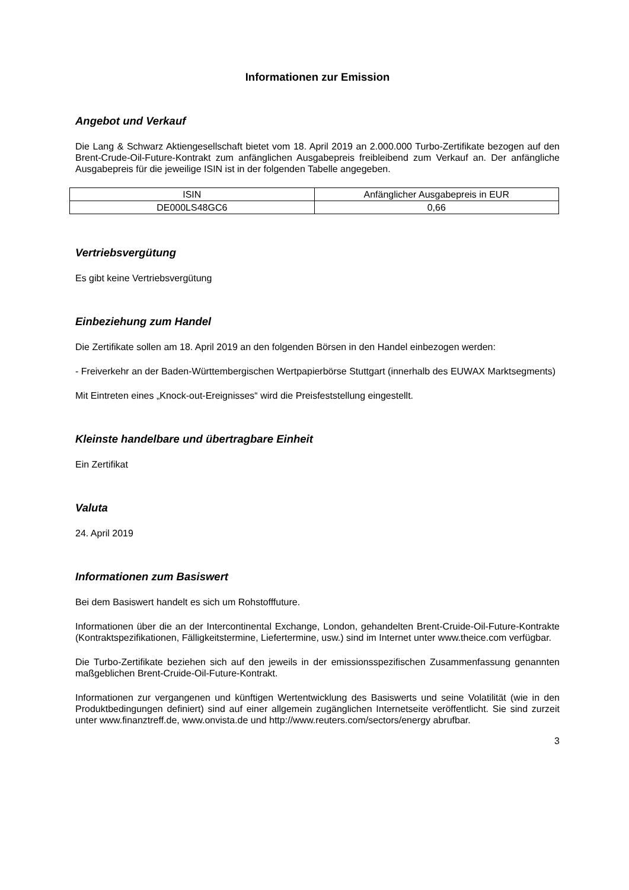Informationen zur Emission
Angebot und Verkauf
Die Lang & Schwarz Aktiengesellschaft bietet vom 18. April 2019 an 2.000.000 Turbo-Zertifikate bezogen auf den Brent-Crude-Oil-Future-Kontrakt zum anfänglichen Ausgabepreis freibleibend zum Verkauf an. Der anfängliche Ausgabepreis für die jeweilige ISIN ist in der folgenden Tabelle angegeben.
| ISIN | Anfänglicher Ausgabepreis in EUR |
| DE000LS48GC6 | 0,66 |
Vertriebsvergütung
Es gibt keine Vertriebsvergütung
Einbeziehung zum Handel
Die Zertifikate sollen am 18. April 2019 an den folgenden Börsen in den Handel einbezogen werden:
- Freiverkehr an der Baden-Württembergischen Wertpapierbörse Stuttgart (innerhalb des EUWAX Marktsegments)
Mit Eintreten eines „Knock-out-Ereignisses“ wird die Preisfeststellung eingestellt.
Kleinste handelbare und übertragbare Einheit
Ein Zertifikat
Valuta
24. April 2019
Informationen zum Basiswert
Bei dem Basiswert handelt es sich um Rohstofffuture.
Informationen über die an der Intercontinental Exchange, London, gehandelten Brent-Cruide-Oil-Future-Kontrakte (Kontraktspezifikationen, Fälligkeitstermine, Liefertermine, usw.) sind im Internet unter www.theice.com verfügbar.
Die Turbo-Zertifikate beziehen sich auf den jeweils in der emissionsspezifischen Zusammenfassung genannten maßgeblichen Brent-Cruide-Oil-Future-Kontrakt.
Informationen zur vergangenen und künftigen Wertentwicklung des Basiswerts und seine Volatilität (wie in den Produktbedingungen definiert) sind auf einer allgemein zugänglichen Internetseite veröffentlicht. Sie sind zurzeit unter www.finanztreff.de, www.onvista.de und http://www.reuters.com/sectors/energy abrufbar.
3